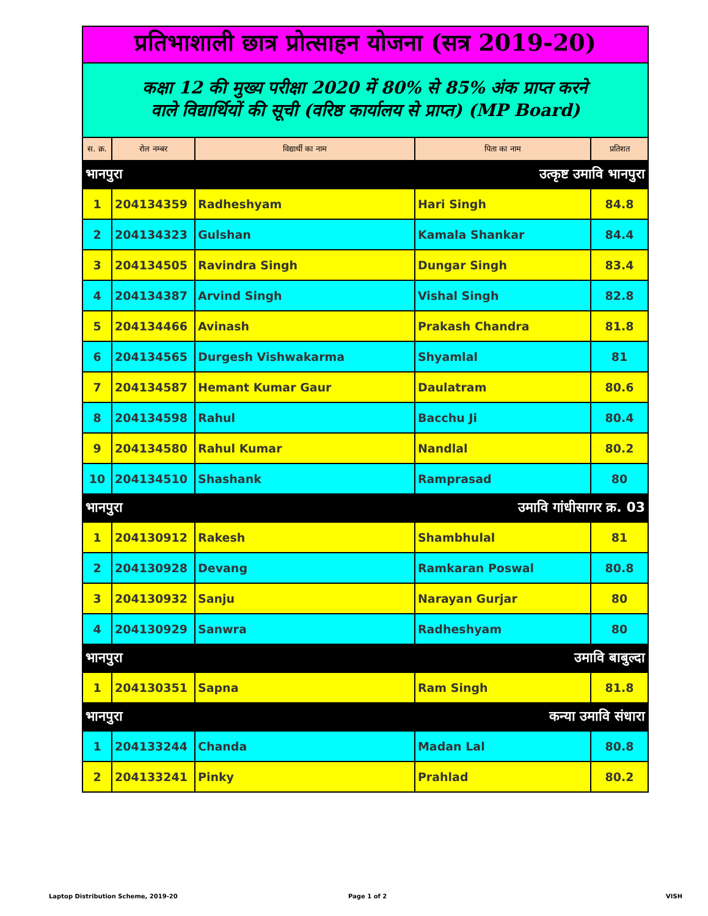| प्रतिभाशाली छात्र प्रोत्साहन योजना (सत्र 2019-20) | | | | |
| कक्षा 12 की मुख्य परीक्षा 2020 में 80% से 85% अंक प्राप्त करने वाले विद्यार्थियों की सूची (वरिष्ठ कार्यालय से प्राप्त) (MP Board) | | | | |
| स. क्र. | रोल नम्बर | विद्यार्थी का नाम | पिता का नाम | प्रतिशत |
| भानपुरा | | उत्कृष्ट उमावि भानपुरा | | |
| 1 | 204134359 | Radheshyam | Hari Singh | 84.8 |
| 2 | 204134323 | Gulshan | Kamala Shankar | 84.4 |
| 3 | 204134505 | Ravindra Singh | Dungar Singh | 83.4 |
| 4 | 204134387 | Arvind Singh | Vishal Singh | 82.8 |
| 5 | 204134466 | Avinash | Prakash Chandra | 81.8 |
| 6 | 204134565 | Durgesh Vishwakarma | Shyamlal | 81 |
| 7 | 204134587 | Hemant Kumar Gaur | Daulatram | 80.6 |
| 8 | 204134598 | Rahul | Bacchu Ji | 80.4 |
| 9 | 204134580 | Rahul Kumar | Nandlal | 80.2 |
| 10 | 204134510 | Shashank | Ramprasad | 80 |
| भानपुरा | | उमावि गांधीसागर क्र. 03 | | |
| 1 | 204130912 | Rakesh | Shambhulal | 81 |
| 2 | 204130928 | Devang | Ramkaran Poswal | 80.8 |
| 3 | 204130932 | Sanju | Narayan Gurjar | 80 |
| 4 | 204130929 | Sanwra | Radheshyam | 80 |
| भानपुरा | | उमावि बाबुल्दा | | |
| 1 | 204130351 | Sapna | Ram Singh | 81.8 |
| भानपुरा | | कन्या उमावि संधारा | | |
| 1 | 204133244 | Chanda | Madan Lal | 80.8 |
| 2 | 204133241 | Pinky | Prahlad | 80.2 |
Laptop Distribution Scheme, 2019-20
Page 1 of 2 VISH